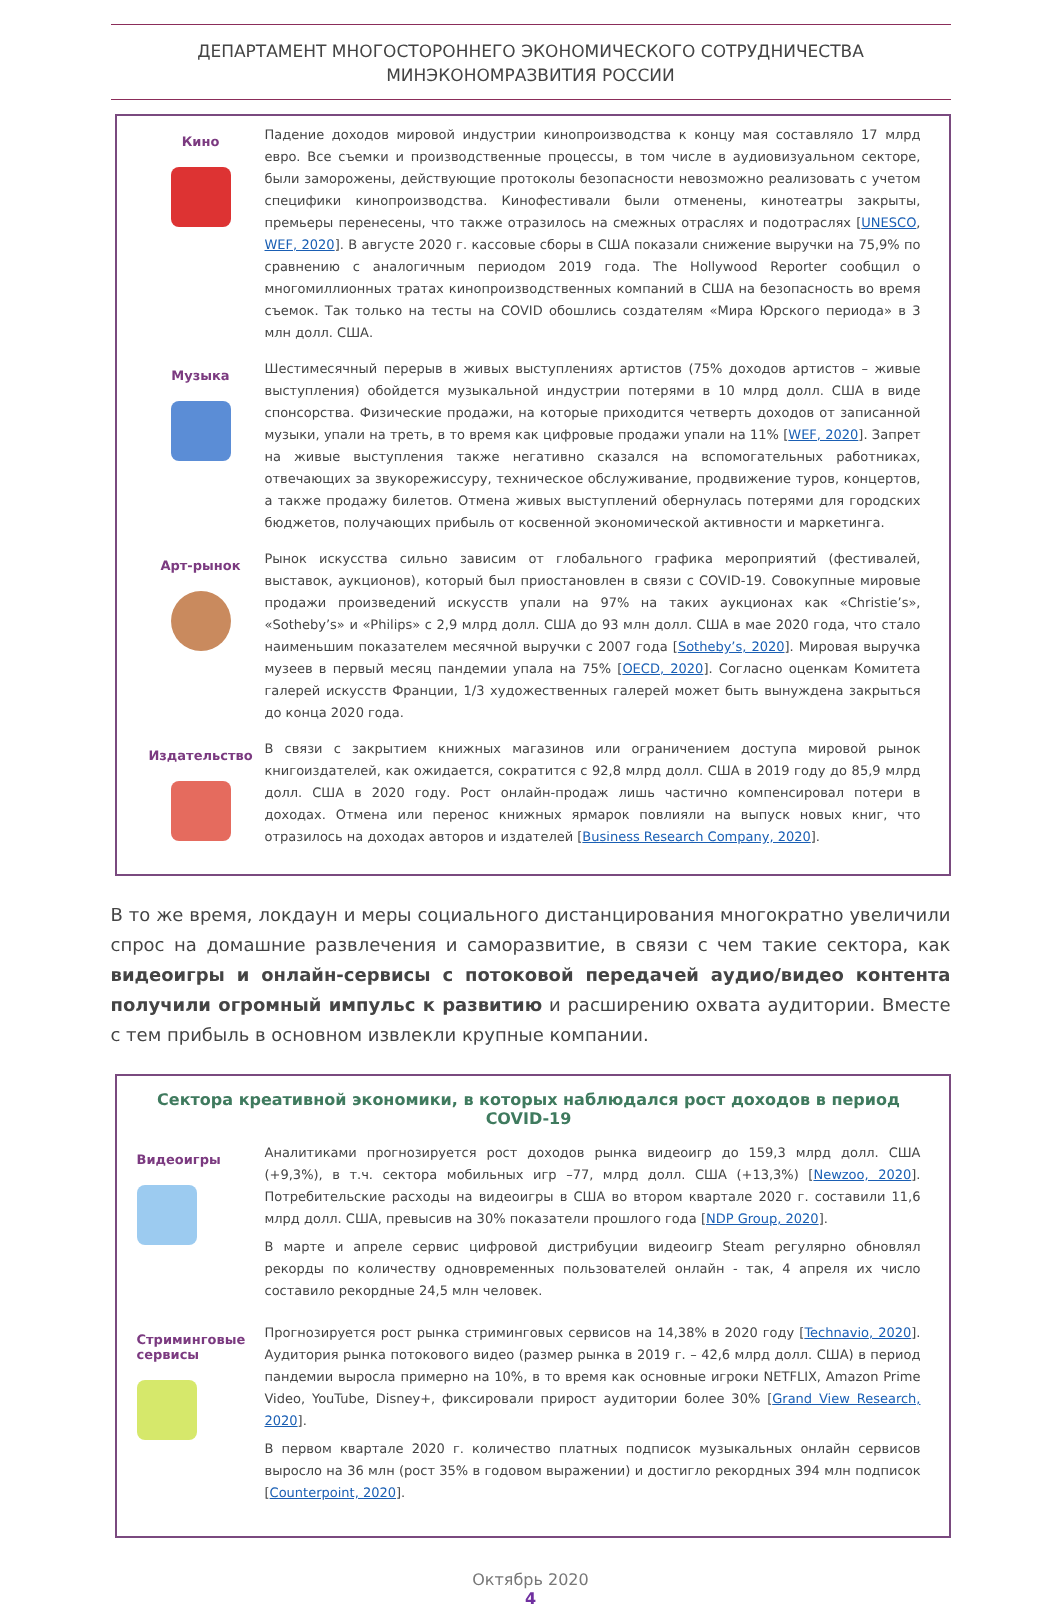ДЕПАРТАМЕНТ МНОГОСТОРОННЕГО ЭКОНОМИЧЕСКОГО СОТРУДНИЧЕСТВА
МИНЭКОНОМРАЗВИТИЯ РОССИИ
Кино
Падение доходов мировой индустрии кинопроизводства к концу мая составляло 17 млрд евро. Все съемки и производственные процессы, в том числе в аудиовизуальном секторе, были заморожены, действующие протоколы безопасности невозможно реализовать с учетом специфики кинопроизводства. Кинофестивали были отменены, кинотеатры закрыты, премьеры перенесены, что также отразилось на смежных отраслях и подотраслях [UNESCO, WEF, 2020]. В августе 2020 г. кассовые сборы в США показали снижение выручки на 75,9% по сравнению с аналогичным периодом 2019 года. The Hollywood Reporter сообщил о многомиллионных тратах кинопроизводственных компаний в США на безопасность во время съемок. Так только на тесты на COVID обошлись создателям «Мира Юрского периода» в 3 млн долл. США.
Музыка
Шестимесячный перерыв в живых выступлениях артистов (75% доходов артистов – живые выступления) обойдется музыкальной индустрии потерями в 10 млрд долл. США в виде спонсорства. Физические продажи, на которые приходится четверть доходов от записанной музыки, упали на треть, в то время как цифровые продажи упали на 11% [WEF, 2020]. Запрет на живые выступления также негативно сказался на вспомогательных работниках, отвечающих за звукорежиссуру, техническое обслуживание, продвижение туров, концертов, а также продажу билетов. Отмена живых выступлений обернулась потерями для городских бюджетов, получающих прибыль от косвенной экономической активности и маркетинга.
Арт-рынок
Рынок искусства сильно зависим от глобального графика мероприятий (фестивалей, выставок, аукционов), который был приостановлен в связи с COVID-19. Совокупные мировые продажи произведений искусств упали на 97% на таких аукционах как «Christie’s», «Sotheby’s» и «Philips» с 2,9 млрд долл. США до 93 млн долл. США в мае 2020 года, что стало наименьшим показателем месячной выручки с 2007 года [Sotheby’s, 2020]. Мировая выручка музеев в первый месяц пандемии упала на 75% [OECD, 2020]. Согласно оценкам Комитета галерей искусств Франции, 1/3 художественных галерей может быть вынуждена закрыться до конца 2020 года.
Издательство
В связи с закрытием книжных магазинов или ограничением доступа мировой рынок книгоиздателей, как ожидается, сократится с 92,8 млрд долл. США в 2019 году до 85,9 млрд долл. США в 2020 году. Рост онлайн-продаж лишь частично компенсировал потери в доходах. Отмена или перенос книжных ярмарок повлияли на выпуск новых книг, что отразилось на доходах авторов и издателей [Business Research Company, 2020].
В то же время, локдаун и меры социального дистанцирования многократно увеличили спрос на домашние развлечения и саморазвитие, в связи с чем такие сектора, как видеоигры и онлайн-сервисы с потоковой передачей аудио/видео контента получили огромный импульс к развитию и расширению охвата аудитории. Вместе с тем прибыль в основном извлекли крупные компании.
Сектора креативной экономики, в которых наблюдался рост доходов в период COVID-19
Видеоигры
Аналитиками прогнозируется рост доходов рынка видеоигр до 159,3 млрд долл. США (+9,3%), в т.ч. сектора мобильных игр –77, млрд долл. США (+13,3%) [Newzoo, 2020]. Потребительские расходы на видеоигры в США во втором квартале 2020 г. составили 11,6 млрд долл. США, превысив на 30% показатели прошлого года [NDP Group, 2020].
В марте и апреле сервис цифровой дистрибуции видеоигр Steam регулярно обновлял рекорды по количеству одновременных пользователей онлайн - так, 4 апреля их число составило рекордные 24,5 млн человек.
Стриминговые сервисы
Прогнозируется рост рынка стриминговых сервисов на 14,38% в 2020 году [Technavio, 2020]. Аудитория рынка потокового видео (размер рынка в 2019 г. – 42,6 млрд долл. США) в период пандемии выросла примерно на 10%, в то время как основные игроки NETFLIX, Amazon Prime Video, YouTube, Disney+, фиксировали прирост аудитории более 30% [Grand View Research, 2020].
В первом квартале 2020 г. количество платных подписок музыкальных онлайн сервисов выросло на 36 млн (рост 35% в годовом выражении) и достигло рекордных 394 млн подписок [Counterpoint, 2020].
Октябрь 2020
4